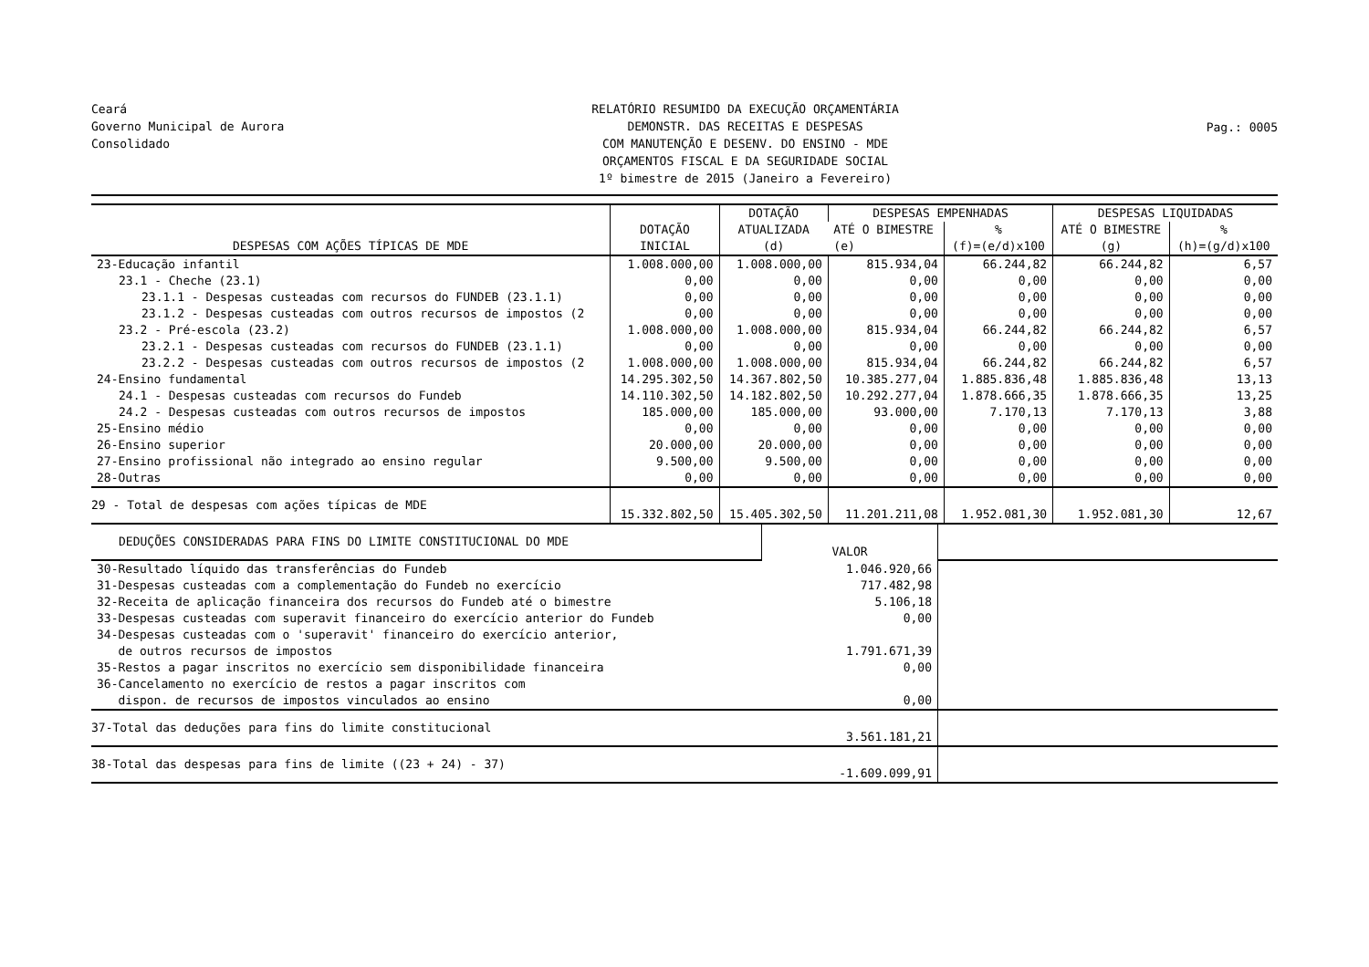Ceará
Governo Municipal de Aurora
Consolidado
RELATÓRIO RESUMIDO DA EXECUÇÃO ORÇAMENTÁRIA
DEMONSTR. DAS RECEITAS E DESPESAS
COM MANUTENÇÃO E DESENV. DO ENSINO - MDE
ORÇAMENTOS FISCAL E DA SEGURIDADE SOCIAL
1º bimestre de 2015 (Janeiro a Fevereiro)
Pag.: 0005
| DESPESAS COM AÇÕES TÍPICAS DE MDE | DOTAÇÃO INICIAL | DOTAÇÃO ATUALIZADA (d) | DESPESAS EMPENHADAS | | DESPESAS LIQUIDADAS | |
| --- | --- | --- | --- | --- | --- | --- |
| | | | ATÉ O BIMESTRE (e) | % (f)=(e/d)x100 | ATÉ O BIMESTRE (g) | % (h)=(g/d)x100 |
| 23-Educação infantil | 1.008.000,00 | 1.008.000,00 | 815.934,04 | 66.244,82 | 66.244,82 | 6,57 |
| 23.1 - Cheche (23.1) | 0,00 | 0,00 | 0,00 | 0,00 | 0,00 | 0,00 |
| 23.1.1 - Despesas custeadas com recursos do FUNDEB (23.1.1) | 0,00 | 0,00 | 0,00 | 0,00 | 0,00 | 0,00 |
| 23.1.2 - Despesas custeadas com outros recursos de impostos (2 | 0,00 | 0,00 | 0,00 | 0,00 | 0,00 | 0,00 |
| 23.2 - Pré-escola (23.2) | 1.008.000,00 | 1.008.000,00 | 815.934,04 | 66.244,82 | 66.244,82 | 6,57 |
| 23.2.1 - Despesas custeadas com recursos do FUNDEB (23.1.1) | 0,00 | 0,00 | 0,00 | 0,00 | 0,00 | 0,00 |
| 23.2.2 - Despesas custeadas com outros recursos de impostos (2 | 1.008.000,00 | 1.008.000,00 | 815.934,04 | 66.244,82 | 66.244,82 | 6,57 |
| 24-Ensino fundamental | 14.295.302,50 | 14.367.802,50 | 10.385.277,04 | 1.885.836,48 | 1.885.836,48 | 13,13 |
| 24.1 - Despesas custeadas com recursos do Fundeb | 14.110.302,50 | 14.182.802,50 | 10.292.277,04 | 1.878.666,35 | 1.878.666,35 | 13,25 |
| 24.2 - Despesas custeadas com outros recursos de impostos | 185.000,00 | 185.000,00 | 93.000,00 | 7.170,13 | 7.170,13 | 3,88 |
| 25-Ensino médio | 0,00 | 0,00 | 0,00 | 0,00 | 0,00 | 0,00 |
| 26-Ensino superior | 20.000,00 | 20.000,00 | 0,00 | 0,00 | 0,00 | 0,00 |
| 27-Ensino profissional não integrado ao ensino regular | 9.500,00 | 9.500,00 | 0,00 | 0,00 | 0,00 | 0,00 |
| 28-Outras | 0,00 | 0,00 | 0,00 | 0,00 | 0,00 | 0,00 |
| 29 - Total de despesas com ações típicas de MDE | 15.332.802,50 | 15.405.302,50 | 11.201.211,08 | 1.952.081,30 | 1.952.081,30 | 12,67 |
| DEDUÇÕES CONSIDERADAS PARA FINS DO LIMITE CONSTITUCIONAL DO MDE | VALOR | |
| --- | --- | --- |
| 30-Resultado líquido das transferências do Fundeb | 1.046.920,66 | |
| 31-Despesas custeadas com a complementação do Fundeb no exercício | 717.482,98 | |
| 32-Receita de aplicação financeira dos recursos do Fundeb até o bimestre | 5.106,18 | |
| 33-Despesas custeadas com superavit financeiro do exercício anterior do Fundeb | 0,00 | |
| 34-Despesas custeadas com o 'superavit' financeiro do exercício anterior, de outros recursos de impostos | 1.791.671,39 | |
| 35-Restos a pagar inscritos no exercício sem disponibilidade financeira | 0,00 | |
| 36-Cancelamento no exercício de restos a pagar inscritos com dispon. de recursos de impostos vinculados ao ensino | 0,00 | |
| 37-Total das deduções para fins do limite constitucional | 3.561.181,21 | |
| 38-Total das despesas para fins de limite ((23 + 24) - 37) | -1.609.099,91 | |